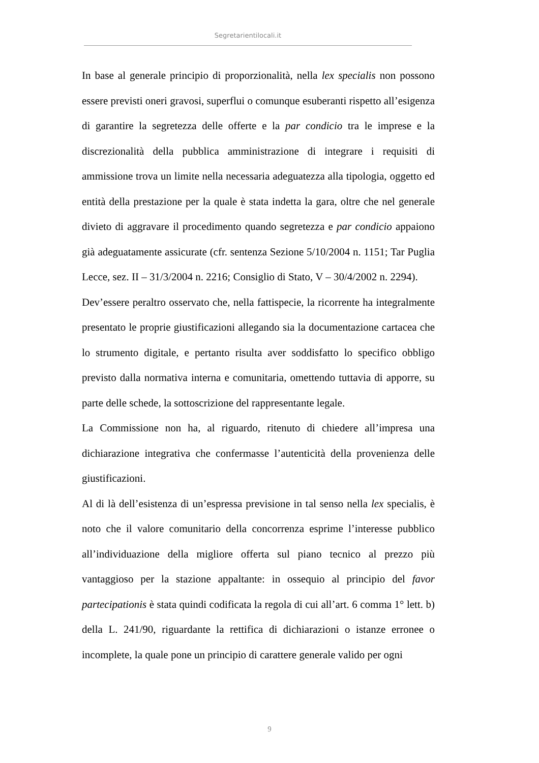Segretarientilocali.it
In base al generale principio di proporzionalità, nella lex specialis non possono essere previsti oneri gravosi, superflui o comunque esuberanti rispetto all’esigenza di garantire la segretezza delle offerte e la par condicio tra le imprese e la discrezionalità della pubblica amministrazione di integrare i requisiti di ammissione trova un limite nella necessaria adeguatezza alla tipologia, oggetto ed entità della prestazione per la quale è stata indetta la gara, oltre che nel generale divieto di aggravare il procedimento quando segretezza e par condicio appaiono già adeguatamente assicurate (cfr. sentenza Sezione 5/10/2004 n. 1151; Tar Puglia Lecce, sez. II – 31/3/2004 n. 2216; Consiglio di Stato, V – 30/4/2002 n. 2294).
Dev’essere peraltro osservato che, nella fattispecie, la ricorrente ha integralmente presentato le proprie giustificazioni allegando sia la documentazione cartacea che lo strumento digitale, e pertanto risulta aver soddisfatto lo specifico obbligo previsto dalla normativa interna e comunitaria, omettendo tuttavia di apporre, su parte delle schede, la sottoscrizione del rappresentante legale.
La Commissione non ha, al riguardo, ritenuto di chiedere all’impresa una dichiarazione integrativa che confermasse l’autenticità della provenienza delle giustificazioni.
Al di là dell’esistenza di un’espressa previsione in tal senso nella lex specialis, è noto che il valore comunitario della concorrenza esprime l’interesse pubblico all’individuazione della migliore offerta sul piano tecnico al prezzo più vantaggioso per la stazione appaltante: in ossequio al principio del favor partecipationis è stata quindi codificata la regola di cui all’art. 6 comma 1° lett. b) della L. 241/90, riguardante la rettifica di dichiarazioni o istanze erronee o incomplete, la quale pone un principio di carattere generale valido per ogni
9